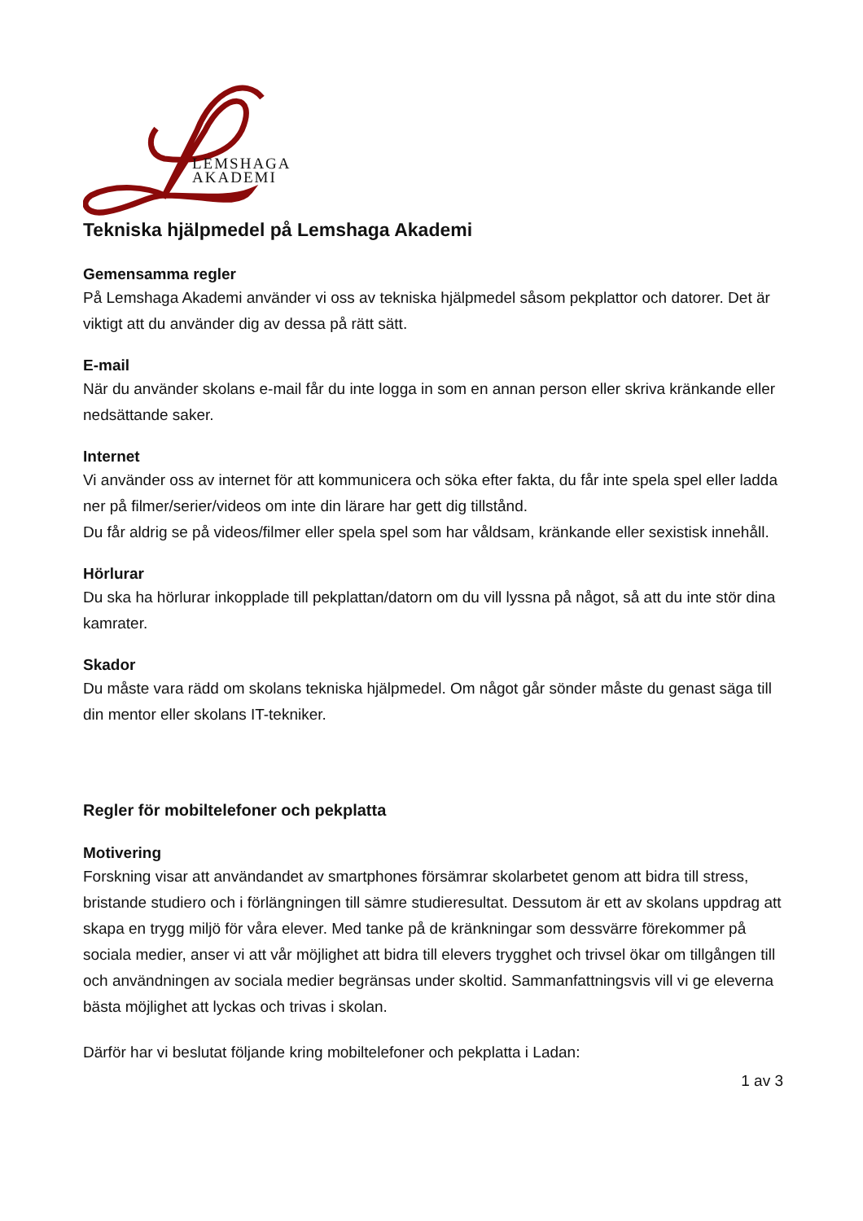LEMSHAGA
AKADEMI
Tekniska hjälpmedel på Lemshaga Akademi
Gemensamma regler
På Lemshaga Akademi använder vi oss av tekniska hjälpmedel såsom pekplattor och datorer. Det är viktigt att du använder dig av dessa på rätt sätt.
E-mail
När du använder skolans e-mail får du inte logga in som en annan person eller skriva kränkande eller nedsättande saker.
Internet
Vi använder oss av internet för att kommunicera och söka efter fakta, du får inte spela spel eller ladda ner på filmer/serier/videos om inte din lärare har gett dig tillstånd.
Du får aldrig se på videos/filmer eller spela spel som har våldsam, kränkande eller sexistisk innehåll.
Hörlurar
Du ska ha hörlurar inkopplade till pekplattan/datorn om du vill lyssna på något, så att du inte stör dina kamrater.
Skador
Du måste vara rädd om skolans tekniska hjälpmedel. Om något går sönder måste du genast säga till din mentor eller skolans IT-tekniker.
Regler för mobiltelefoner och pekplatta
Motivering
Forskning visar att användandet av smartphones försämrar skolarbetet genom att bidra till stress, bristande studiero och i förlängningen till sämre studieresultat. Dessutom är ett av skolans uppdrag att skapa en trygg miljö för våra elever. Med tanke på de kränkningar som dessvärre förekommer på sociala medier, anser vi att vår möjlighet att bidra till elevers trygghet och trivsel ökar om tillgången till och användningen av sociala medier begränsas under skoltid. Sammanfattningsvis vill vi ge eleverna bästa möjlighet att lyckas och trivas i skolan.
Därför har vi beslutat följande kring mobiltelefoner och pekplatta i Ladan:
1 av 3